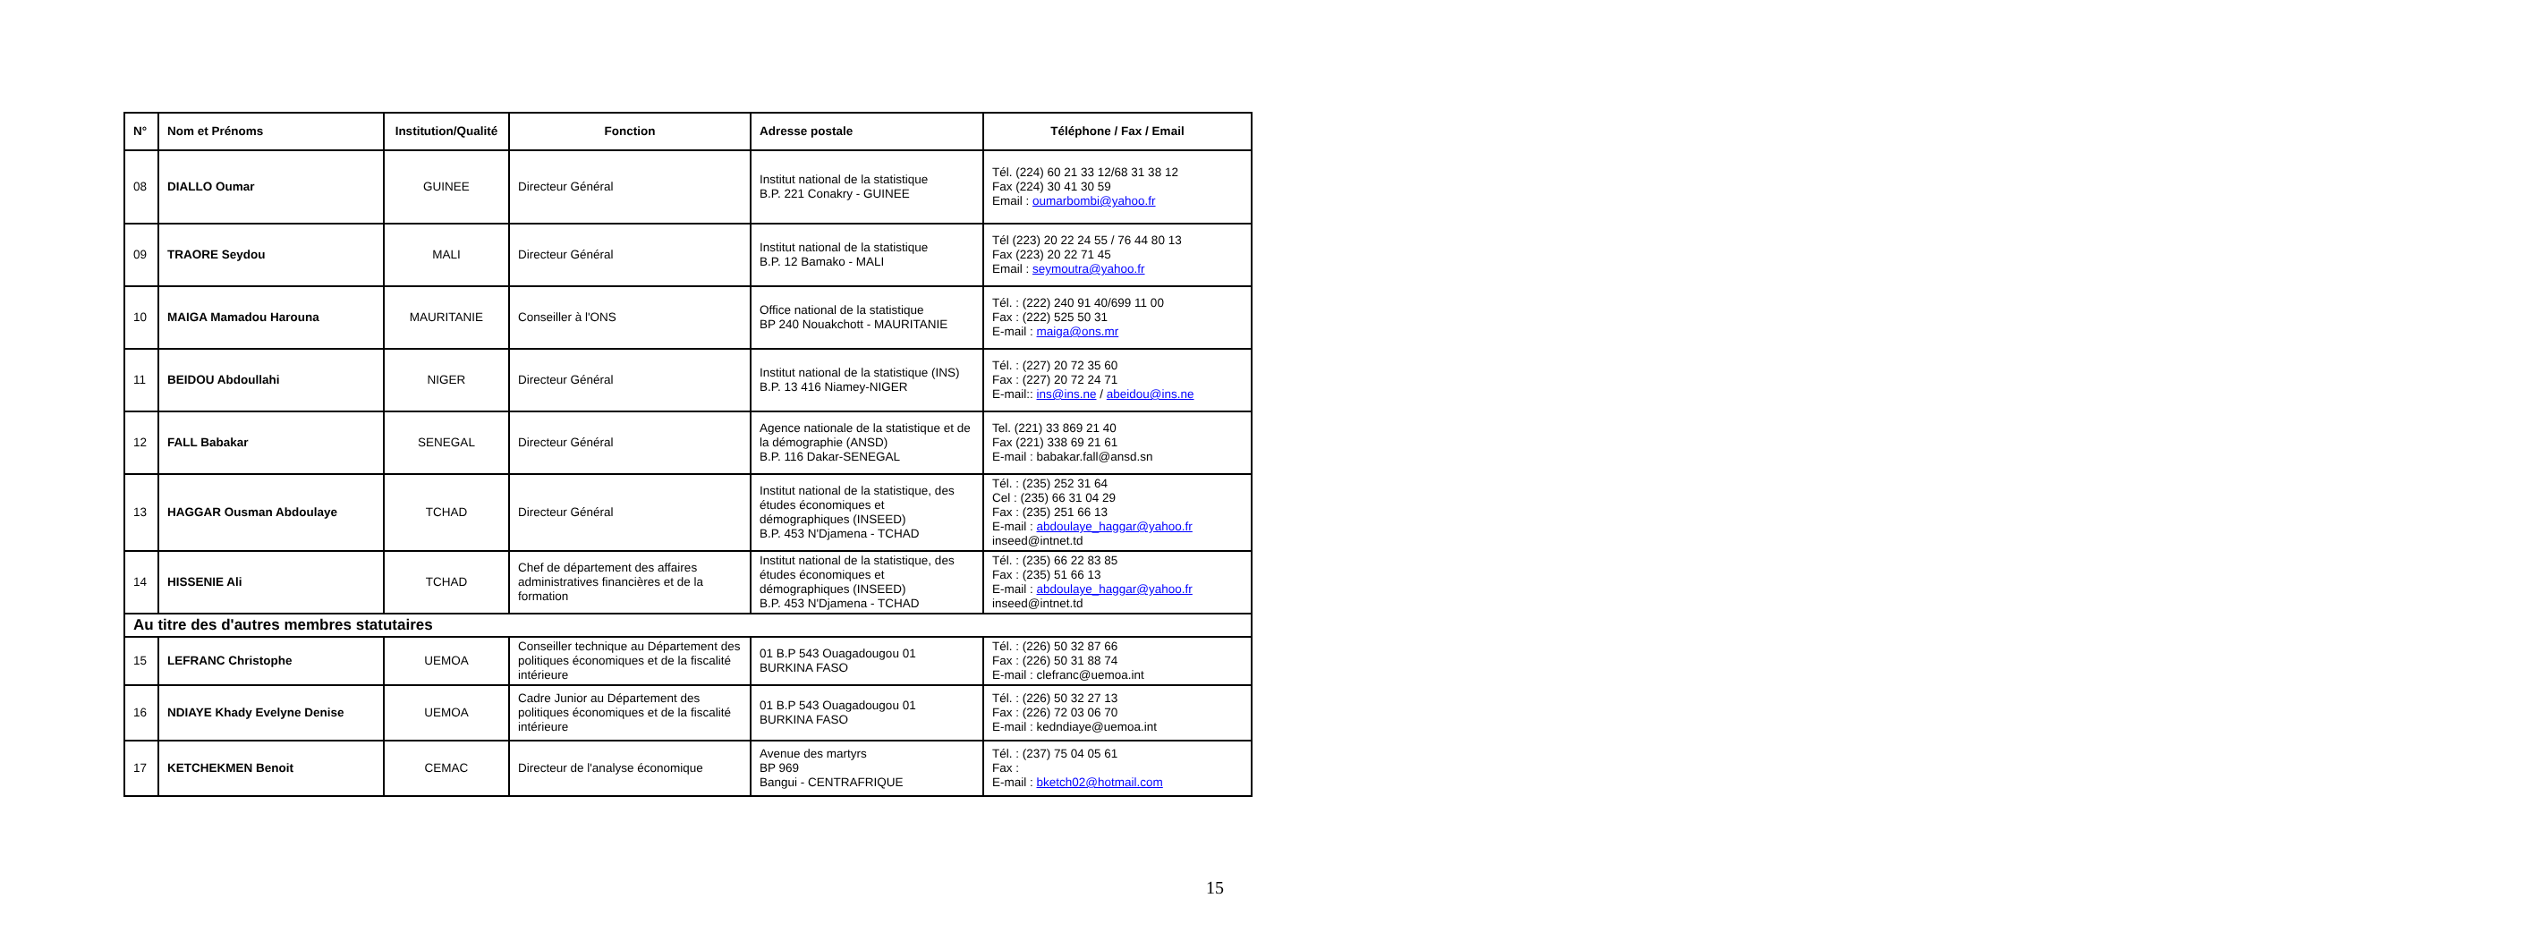| N° | Nom et Prénoms | Institution/Qualité | Fonction | Adresse postale | Téléphone / Fax / Email |
| --- | --- | --- | --- | --- | --- |
| 08 | DIALLO Oumar | GUINEE | Directeur Général | Institut national de la statistique B.P. 221 Conakry - GUINEE | Tél. (224) 60 21 33 12/68 31 38 12 Fax (224) 30 41 30 59 Email : oumarbombi@yahoo.fr |
| 09 | TRAORE Seydou | MALI | Directeur Général | Institut national de la statistique B.P. 12 Bamako - MALI | Tél (223) 20 22 24 55 / 76 44 80 13 Fax (223) 20 22 71 45 Email : seymoutra@yahoo.fr |
| 10 | MAIGA Mamadou Harouna | MAURITANIE | Conseiller à l'ONS | Office national de la statistique BP 240 Nouakchott - MAURITANIE | Tél. : (222) 240 91 40/699 11 00 Fax : (222) 525 50 31 E-mail : maiga@ons.mr |
| 11 | BEIDOU Abdoullahi | NIGER | Directeur Général | Institut national de la statistique (INS) B.P. 13 416 Niamey-NIGER | Tél. : (227) 20 72 35 60 Fax : (227) 20 72 24 71 E-mail:: ins@ins.ne / abeidou@ins.ne |
| 12 | FALL Babakar | SENEGAL | Directeur Général | Agence nationale de la statistique et de la démographie (ANSD) B.P. 116 Dakar-SENEGAL | Tel. (221) 33 869 21 40 Fax (221) 338 69 21 61 E-mail : babakar.fall@ansd.sn |
| 13 | HAGGAR Ousman Abdoulaye | TCHAD | Directeur Général | Institut national de la statistique, des études économiques et démographiques (INSEED) B.P. 453 N'Djamena - TCHAD | Tél. : (235) 252 31 64 Cel : (235) 66 31 04 29 Fax : (235) 251 66 13 E-mail : abdoulaye_haggar@yahoo.fr inseed@intnet.td |
| 14 | HISSENIE Ali | TCHAD | Chef de département des affaires administratives financières et de la formation | Institut national de la statistique, des études économiques et démographiques (INSEED) B.P. 453 N'Djamena - TCHAD | Tél. : (235) 66 22 83 85 Fax : (235) 51 66 13 E-mail : abdoulaye_haggar@yahoo.fr inseed@intnet.td |
| Au titre des d'autres membres statutaires | | | | | |
| 15 | LEFRANC Christophe | UEMOA | Conseiller technique au Département des politiques économiques et de la fiscalité intérieure | 01 B.P 543 Ouagadougou 01 BURKINA FASO | Tél. : (226) 50 32 87 66 Fax : (226) 50 31 88 74 E-mail : clefranc@uemoa.int |
| 16 | NDIAYE Khady Evelyne Denise | UEMOA | Cadre Junior au Département des politiques économiques et de la fiscalité intérieure | 01 B.P 543 Ouagadougou 01 BURKINA FASO | Tél. : (226) 50 32 27 13 Fax : (226) 72 03 06 70 E-mail : kedndiaye@uemoa.int |
| 17 | KETCHEKMEN Benoit | CEMAC | Directeur de l'analyse économique | Avenue des martyrs BP 969 Bangui - CENTRAFRIQUE | Tél. : (237) 75 04 05 61 Fax : E-mail : bketch02@hotmail.com |
15